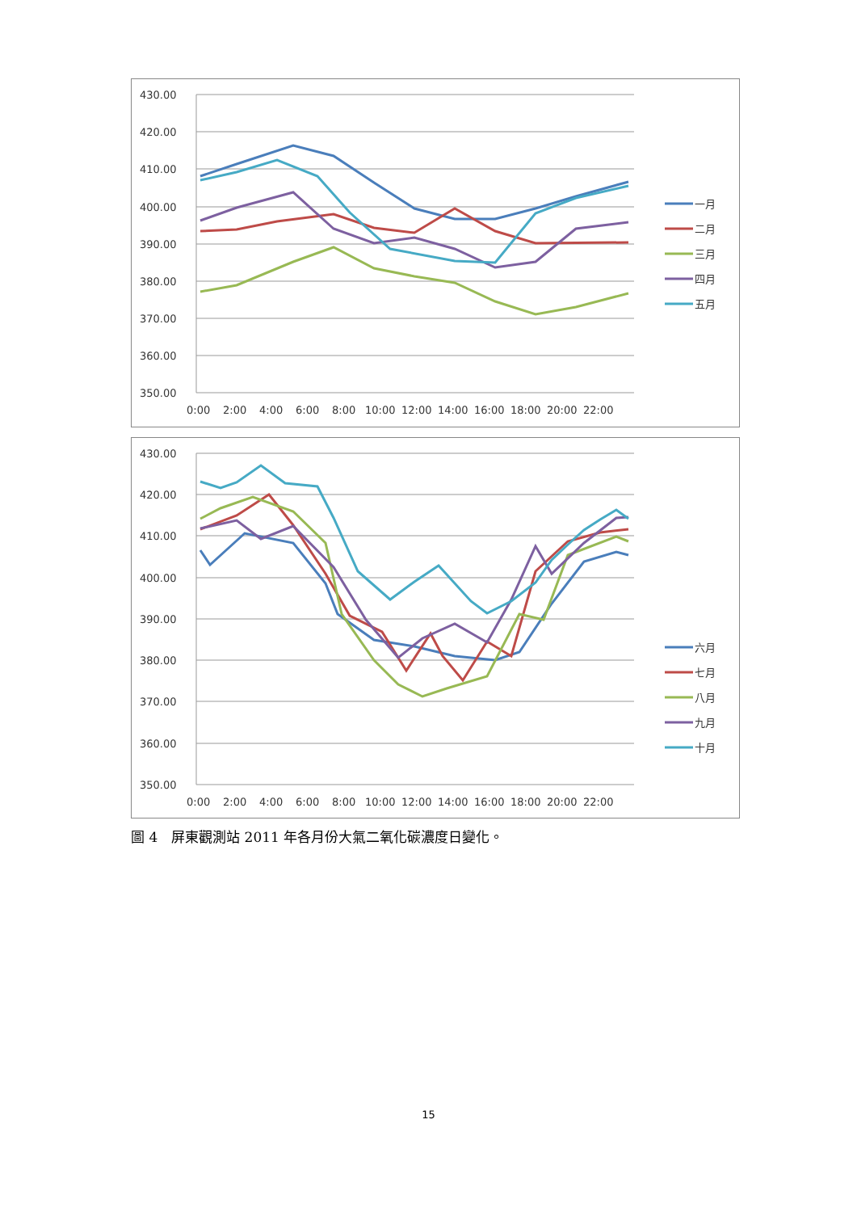430.00
420.00
410.00
400.00
390.00
380.00
370.00
360.00
350.00
0:00
2:00
4:00
6:00
8:00
10:00
12:00
14:00
16:00
18:00
20:00
22:00
一月
二月
三月
四月
五月
430.00
420.00
410.00
400.00
390.00
380.00
370.00
360.00
350.00
0:00
2:00
4:00
6:00
8:00
10:00
12:00
14:00
16:00
18:00
20:00
22:00
六月
七月
八月
九月
十月
圖 4　屏東觀測站 2011 年各月份大氣二氧化碳濃度日變化。
15